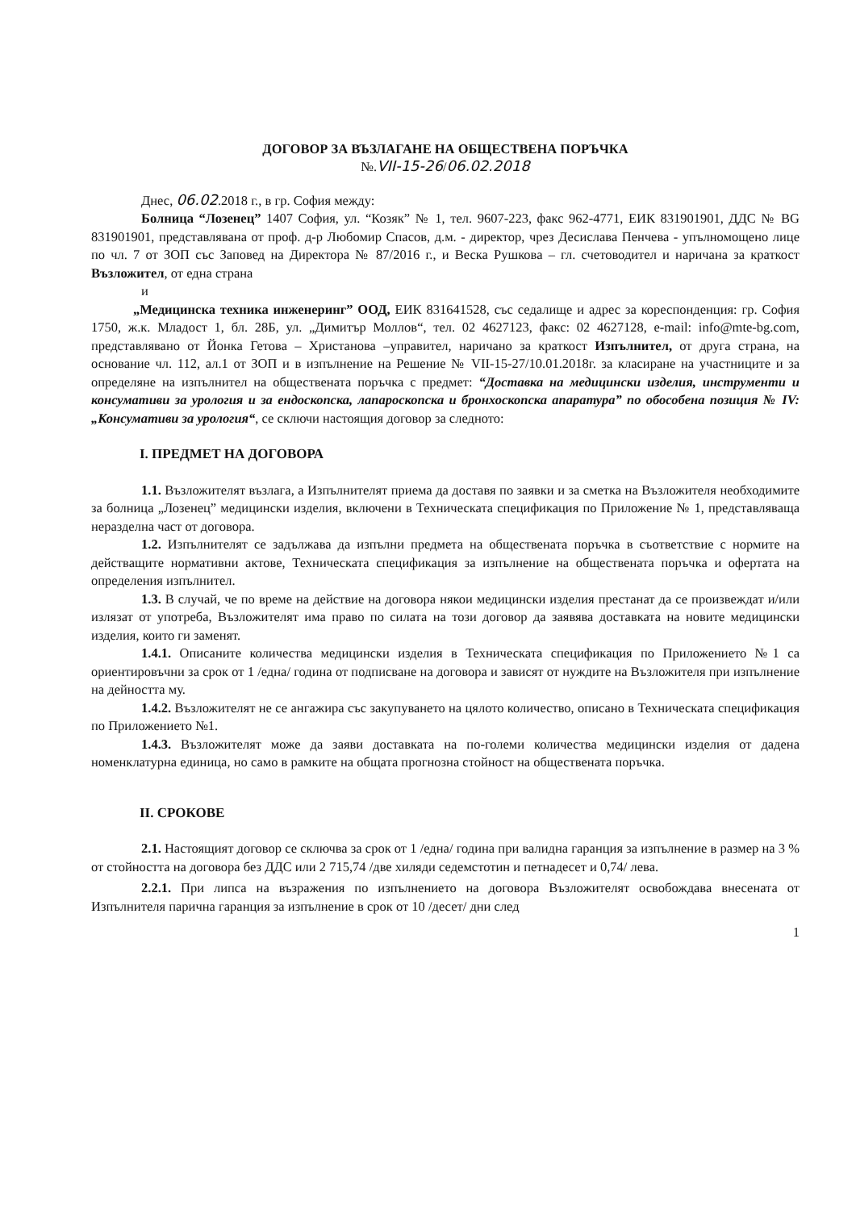ДОГОВОР ЗА ВЪЗЛАГАНЕ НА ОБЩЕСТВЕНА ПОРЪЧКА
№.VII-15-26/06.02.2018
Днес, 06.02.2018 г., в гр. София между:
Болница “Лозенец” 1407 София, ул. “Козяк” № 1, тел. 9607-223, факс 962-4771, ЕИК 831901901, ДДС № BG 831901901, представлявана от проф. д-р Любомир Спасов, д.м. - директор, чрез Десислава Пенчева - упълномощено лице по чл. 7 от ЗОП със Заповед на Директора № 87/2016 г., и Веска Рушкова – гл. счетоводител и наричана за краткост Възложител, от една страна
и
„Медицинска техника инженеринг” ООД, ЕИК 831641528, със седалище и адрес за кореспонденция: гр. София 1750, ж.к. Младост 1, бл. 28Б, ул. „Димитър Моллов“, тел. 02 4627123, факс: 02 4627128, e-mail: info@mte-bg.com, представлявано от Йонка Гетова – Христанова –управител, наричано за краткост Изпълнител, от друга страна, на основание чл. 112, ал.1 от ЗОП и в изпълнение на Решение № VII-15-27/10.01.2018г. за класиране на участниците и за определяне на изпълнител на обществената поръчка с предмет: “Доставка на медицински изделия, инструменти и консумативи за урология и за ендоскопска, лапароскопска и бронхоскопска апаратура” по обособена позиция № IV: „Консумативи за урология“, се сключи настоящия договор за следното:
I. ПРЕДМЕТ НА ДОГОВОРА
1.1. Възложителят възлага, а Изпълнителят приема да доставя по заявки и за сметка на Възложителя необходимите за болница „Лозенец” медицински изделия, включени в Техническата спецификация по Приложение № 1, представляваща неразделна част от договора.
1.2. Изпълнителят се задължава да изпълни предмета на обществената поръчка в съответствие с нормите на действащите нормативни актове, Техническата спецификация за изпълнение на обществената поръчка и офертата на определения изпълнител.
1.3. В случай, че по време на действие на договора някои медицински изделия престанат да се произвеждат и/или излязат от употреба, Възложителят има право по силата на този договор да заявява доставката на новите медицински изделия, които ги заменят.
1.4.1. Описаните количества медицински изделия в Техническата спецификация по Приложението №1 са ориентировъчни за срок от 1 /една/ година от подписване на договора и зависят от нуждите на Възложителя при изпълнение на дейността му.
1.4.2. Възложителят не се ангажира със закупуването на цялото количество, описано в Техническата спецификация по Приложението №1.
1.4.3. Възложителят може да заяви доставката на по-големи количества медицински изделия от дадена номенклатурна единица, но само в рамките на общата прогнозна стойност на обществената поръчка.
II. СРОКОВЕ
2.1. Настоящият договор се сключва за срок от 1 /една/ година при валидна гаранция за изпълнение в размер на 3 % от стойността на договора без ДДС или 2 715,74 /две хиляди седемстотин и петнадесет и 0,74/ лева.
2.2.1. При липса на възражения по изпълнението на договора Възложителят освобождава внесената от Изпълнителя парична гаранция за изпълнение в срок от 10 /десет/ дни след
1